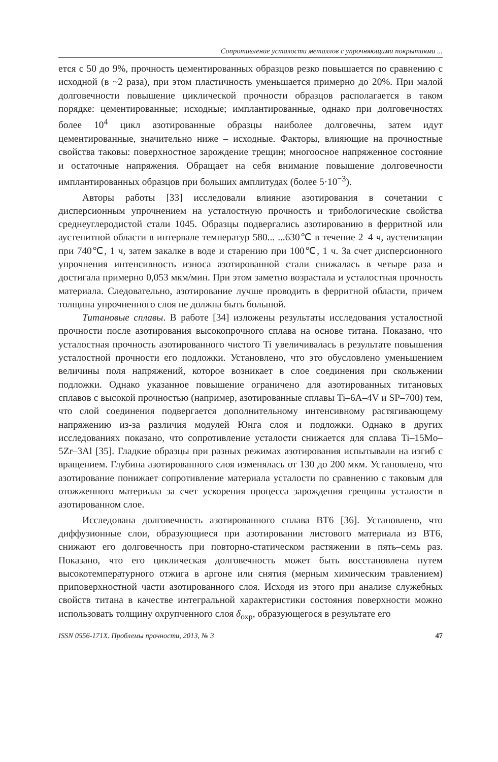Сопротивление усталости металлов с упрочняющими покрытиями ...
ется с 50 до 9%, прочность цементированных образцов резко повышается по сравнению с исходной (в ~2 раза), при этом пластичность уменьшается примерно до 20%. При малой долговечности повышение циклической прочности образцов располагается в таком порядке: цементированные; исходные; имплантированные, однако при долговечностях более 10<sup>4</sup> цикл азотированные образцы наиболее долговечны, затем идут цементированные, значительно ниже – исходные. Факторы, влияющие на прочностные свойства таковы: поверхностное зарождение трещин; многоосное напряженное состояние и остаточные напряжения. Обращает на себя внимание повышение долговечности имплантированных образцов при больших амплитудах (более 5·10<sup>−3</sup>).
Авторы работы [33] исследовали влияние азотирования в сочетании с дисперсионным упрочнением на усталостную прочность и трибологические свойства среднеуглеродистой стали 1045. Образцы подвергались азотированию в ферритной или аустенитной области в интервале температур 580... ...630℃ в течение 2–4 ч, аустенизации при 740℃, 1 ч, затем закалке в воде и старению при 100℃, 1 ч. За счет дисперсионного упрочнения интенсивность износа азотированной стали снижалась в четыре раза и достигала примерно 0,053 мкм/мин. При этом заметно возрастала и усталостная прочность материала. Следовательно, азотирование лучше проводить в ферритной области, причем толщина упрочненного слоя не должна быть большой.
Титановые сплавы. В работе [34] изложены результаты исследования усталостной прочности после азотирования высокопрочного сплава на основе титана. Показано, что усталостная прочность азотированного чистого Ti увеличивалась в результате повышения усталостной прочности его подложки. Установлено, что это обусловлено уменьшением величины поля напряжений, которое возникает в слое соединения при скольжении подложки. Однако указанное повышение ограничено для азотированных титановых сплавов с высокой прочностью (например, азотированные сплавы Ti–6A–4V и SP–700) тем, что слой соединения подвергается дополнительному интенсивному растягивающему напряжению из-за различия модулей Юнга слоя и подложки. Однако в других исследованиях показано, что сопротивление усталости снижается для сплава Ti–15Mo–5Zr–3Al [35]. Гладкие образцы при разных режимах азотирования испытывали на изгиб с вращением. Глубина азотированного слоя изменялась от 130 до 200 мкм. Установлено, что азотирование понижает сопротивление материала усталости по сравнению с таковым для отожженного материала за счет ускорения процесса зарождения трещины усталости в азотированном слое.
Исследована долговечность азотированного сплава ВТ6 [36]. Установлено, что диффузионные слои, образующиеся при азотировании листового материала из ВТ6, снижают его долговечность при повторно-статическом растяжении в пять–семь раз. Показано, что его циклическая долговечность может быть восстановлена путем высокотемпературного отжига в аргоне или снятия (мерным химическим травлением) приповерхностной части азотированного слоя. Исходя из этого при анализе служебных свойств титана в качестве интегральной характеристики состояния поверхности можно использовать толщину охрупченного слоя δ<sub>охр</sub>, образующегося в результате его
ISSN 0556-171X. Проблемы прочности, 2013, № 3 47